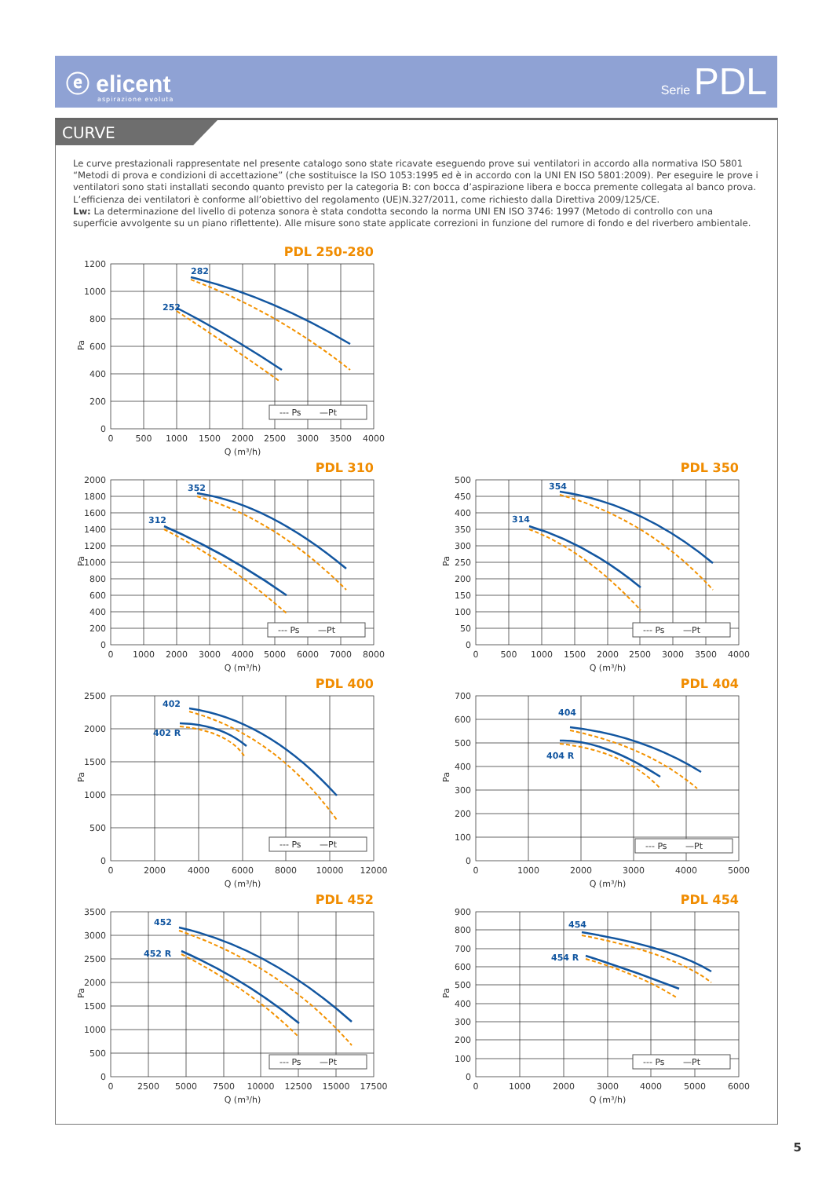ⓔ elicent
aspirazione evoluta
Serie PDL
CURVE
Le curve prestazionali rappresentate nel presente catalogo sono state ricavate eseguendo prove sui ventilatori in accordo alla normativa ISO 5801 “Metodi di prova e condizioni di accettazione” (che sostituisce la ISO 1053:1995 ed è in accordo con la UNI EN ISO 5801:2009). Per eseguire le prove i ventilatori sono stati installati secondo quanto previsto per la categoria B: con bocca d’aspirazione libera e bocca premente collegata al banco prova. L’efficienza dei ventilatori è conforme all’obiettivo del regolamento (UE)N.327/2011, come richiesto dalla Direttiva 2009/125/CE.
Lw: La determinazione del livello di potenza sonora è stata condotta secondo la norma UNI EN ISO 3746: 1997 (Metodo di controllo con una superficie avvolgente su un piano riflettente). Alle misure sono state applicate correzioni in funzione del rumore di fondo e del riverbero ambientale.
PDL 250-280
1200
1000
800
600
400
200
0
Pa
0
500
1000
1500
2000
2500
3000
3500
4000
Q (m³/h)
282
252
--- Ps
—Pt
PDL 310
2000
1800
1600
1400
1200
1000
800
600
400
200
0
Pa
0
1000
2000
3000
4000
5000
6000
7000
8000
Q (m³/h)
352
312
--- Ps
—Pt
PDL 350
500
450
400
350
300
250
200
150
100
50
0
Pa
0
500
1000
1500
2000
2500
3000
3500
4000
Q (m³/h)
354
314
--- Ps
—Pt
PDL 400
2500
2000
1500
1000
500
0
Pa
0
2000
4000
6000
8000
10000
12000
Q (m³/h)
402
402 R
--- Ps
—Pt
PDL 404
700
600
500
400
300
200
100
0
Pa
0
1000
2000
3000
4000
5000
Q (m³/h)
404
404 R
--- Ps
—Pt
PDL 452
3500
3000
2500
2000
1500
1000
500
0
Pa
0
2500
5000
7500
10000
12500
15000
17500
Q (m³/h)
452
452 R
--- Ps
—Pt
PDL 454
900
800
700
600
500
400
300
200
100
0
Pa
0
1000
2000
3000
4000
5000
6000
Q (m³/h)
454
454 R
--- Ps
—Pt
5